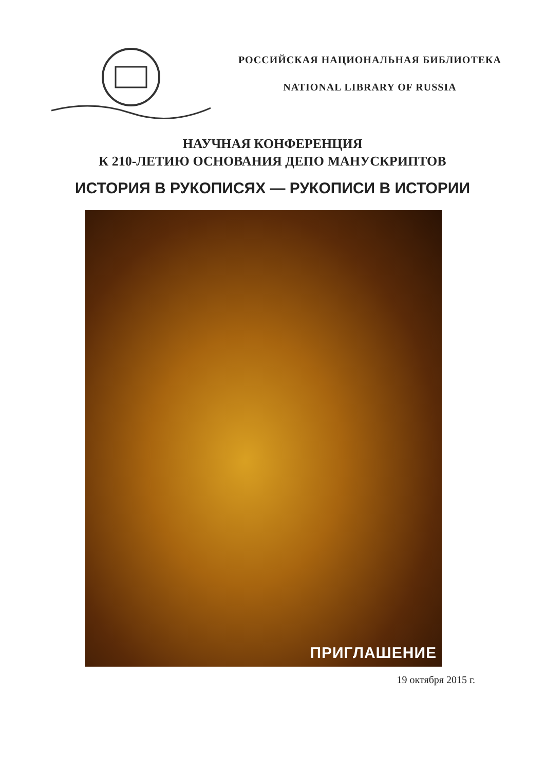РОССИЙСКАЯ НАЦИОНАЛЬНАЯ БИБЛИОТЕКА
NATIONAL LIBRARY OF RUSSIA
НАУЧНАЯ КОНФЕРЕНЦИЯ
К 210-ЛЕТИЮ ОСНОВАНИЯ ДЕПО МАНУСКРИПТОВ
ИСТОРИЯ В РУКОПИСЯХ — РУКОПИСИ В ИСТОРИИ
ПРИГЛАШЕНИЕ
19 октября 2015 г.